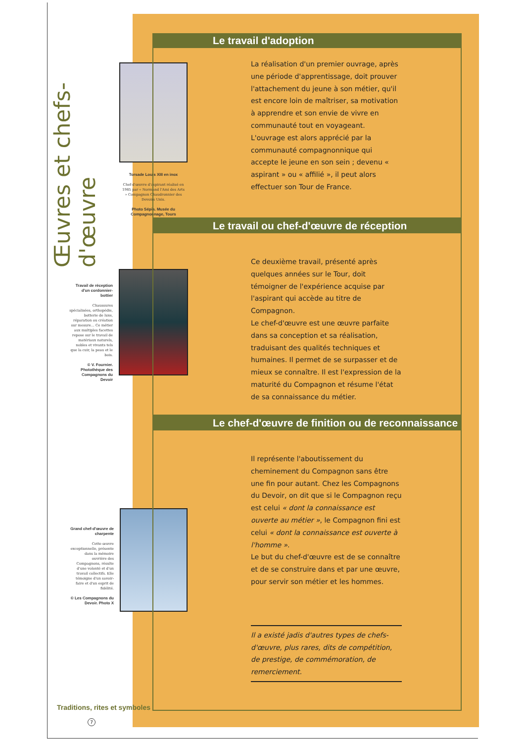Œuvres et chefs-d'œuvre
Torsade Louis XIII en inox
Chef-d'œuvre d'aspirant réalisé en 1985 par « Normand l'Ami des Arts » Compagnon Chaudronnier des Devoirs Unis.
Photo Sépia. Musée du Compagnonnage, Tours
Travail de réception d'un cordonnier-bottier
Chaussures spécialisées, orthopédie, botterie de luxe, réparation ou création sur mesure… Ce métier aux multiples facettes repose sur le travail de matériaux naturels, nobles et vivants tels que la cuir, la peau et le bois.
© V. Fournier. Photothèque des Compagnons du Devoir
Grand chef-d'œuvre de charpente
Cette œuvre exceptionnelle, présente dans la mémoire ouvrière des Compagnons, résulte d'une volonté et d'un travail collectifs. Elle témoigne d'un savoir-faire et d'un esprit de fidélité.
© Les Compagnons du Devoir. Photo X
Le travail d'adoption
La réalisation d'un premier ouvrage, après une période d'apprentissage, doit prouver l'attachement du jeune à son métier, qu'il est encore loin de maîtriser, sa motivation à apprendre et son envie de vivre en communauté tout en voyageant.
L'ouvrage est alors apprécié par la communauté compagnonnique qui accepte le jeune en son sein ; devenu « aspirant » ou « affilié », il peut alors effectuer son Tour de France.
Le travail ou chef-d'œuvre de réception
Ce deuxième travail, présenté après quelques années sur le Tour, doit témoigner de l'expérience acquise par l'aspirant qui accède au titre de Compagnon.
Le chef-d'œuvre est une œuvre parfaite dans sa conception et sa réalisation, traduisant des qualités techniques et humaines. Il permet de se surpasser et de mieux se connaître. Il est l'expression de la maturité du Compagnon et résume l'état de sa connaissance du métier.
Le chef-d'œuvre de finition ou de reconnaissance
Il représente l'aboutissement du cheminement du Compagnon sans être une fin pour autant. Chez les Compagnons du Devoir, on dit que si le Compagnon reçu est celui « dont la connaissance est ouverte au métier », le Compagnon fini est celui « dont la connaissance est ouverte à l'homme ».
Le but du chef-d'œuvre est de se connaître et de se construire dans et par une œuvre, pour servir son métier et les hommes.
Il a existé jadis d'autres types de chefs-d'œuvre, plus rares, dits de compétition, de prestige, de commémoration, de remerciement.
Traditions, rites et symboles
7